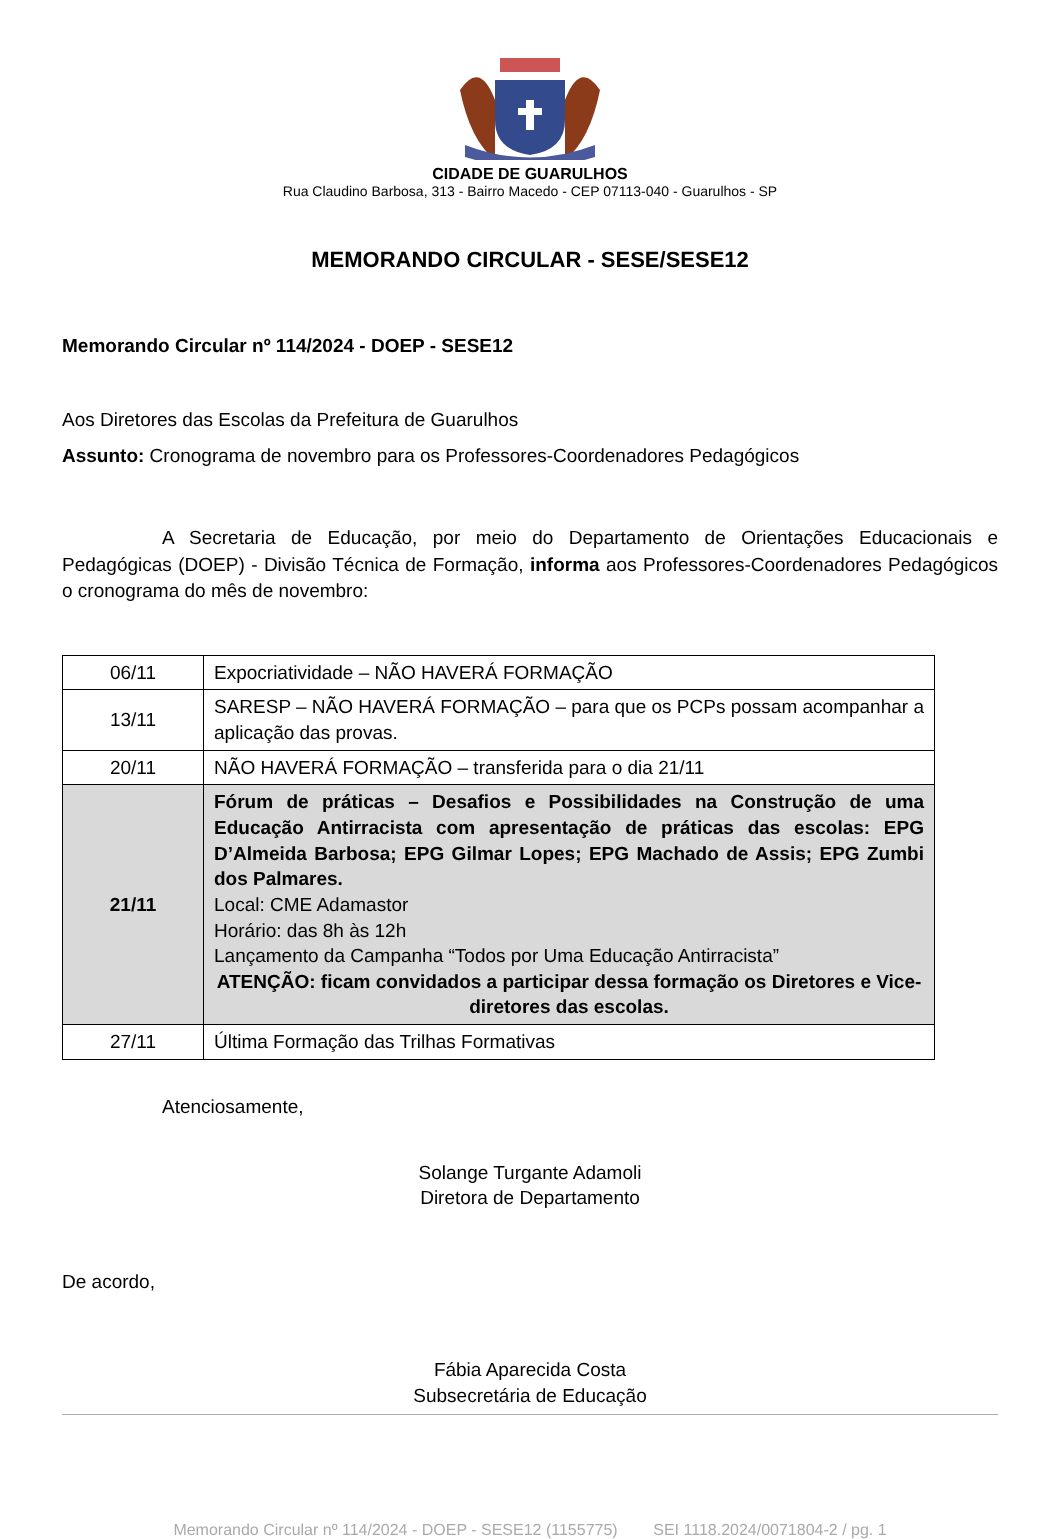CIDADE DE GUARULHOS
Rua Claudino Barbosa, 313 - Bairro Macedo - CEP 07113-040 - Guarulhos - SP
MEMORANDO CIRCULAR - SESE/SESE12
Memorando Circular nº 114/2024 - DOEP - SESE12
Aos Diretores das Escolas da Prefeitura de Guarulhos
Assunto: Cronograma de novembro para os Professores-Coordenadores Pedagógicos
A Secretaria de Educação, por meio do Departamento de Orientações Educacionais e Pedagógicas (DOEP) - Divisão Técnica de Formação, informa aos Professores-Coordenadores Pedagógicos o cronograma do mês de novembro:
| 06/11 | Expocriatividade – NÃO HAVERÁ FORMAÇÃO |
| 13/11 | SARESP – NÃO HAVERÁ FORMAÇÃO – para que os PCPs possam acompanhar a aplicação das provas. |
| 20/11 | NÃO HAVERÁ FORMAÇÃO – transferida para o dia 21/11 |
| 21/11 | Fórum de práticas – Desafios e Possibilidades na Construção de uma Educação Antirracista com apresentação de práticas das escolas: EPG D’Almeida Barbosa; EPG Gilmar Lopes; EPG Machado de Assis; EPG Zumbi dos Palmares. Local: CME Adamastor Horário: das 8h às 12h Lançamento da Campanha “Todos por Uma Educação Antirracista” ATENÇÃO: ficam convidados a participar dessa formação os Diretores e Vice-diretores das escolas. |
| 27/11 | Última Formação das Trilhas Formativas |
Atenciosamente,
Solange Turgante Adamoli
Diretora de Departamento
De acordo,
Fábia Aparecida Costa
Subsecretária de Educação
Memorando Circular nº 114/2024 - DOEP - SESE12 (1155775) SEI 1118.2024/0071804-2 / pg. 1